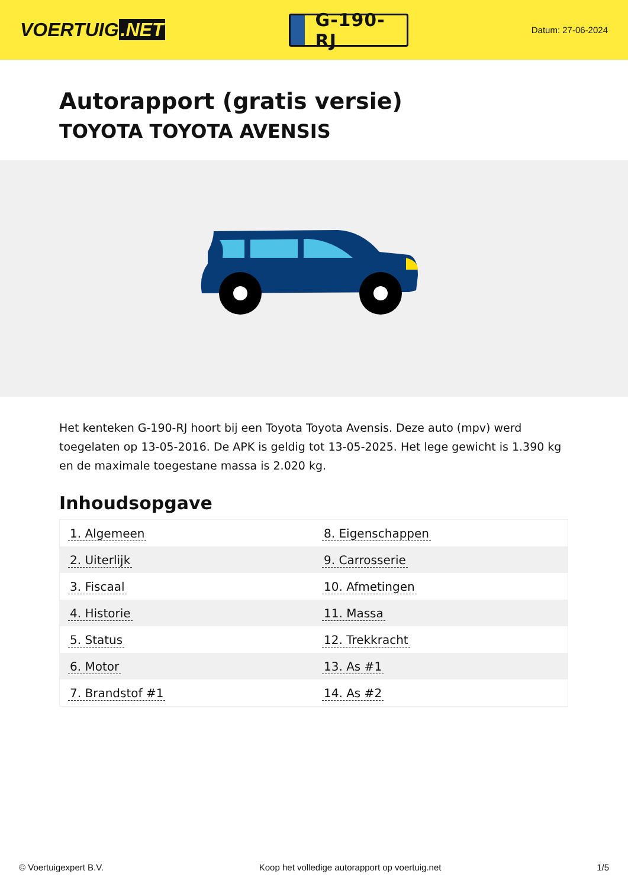VOERTUIG.NET
G-190-RJ
Datum: 27-06-2024
Autorapport (gratis versie)
TOYOTA TOYOTA AVENSIS
Het kenteken G-190-RJ hoort bij een Toyota Toyota Avensis. Deze auto (mpv) werd toegelaten op 13-05-2016. De APK is geldig tot 13-05-2025. Het lege gewicht is 1.390 kg en de maximale toegestane massa is 2.020 kg.
Inhoudsopgave
| 1. Algemeen | 8. Eigenschappen |
| 2. Uiterlijk | 9. Carrosserie |
| 3. Fiscaal | 10. Afmetingen |
| 4. Historie | 11. Massa |
| 5. Status | 12. Trekkracht |
| 6. Motor | 13. As #1 |
| 7. Brandstof #1 | 14. As #2 |
© Voertuigexpert B.V. Koop het volledige autorapport op voertuig.net 1/5